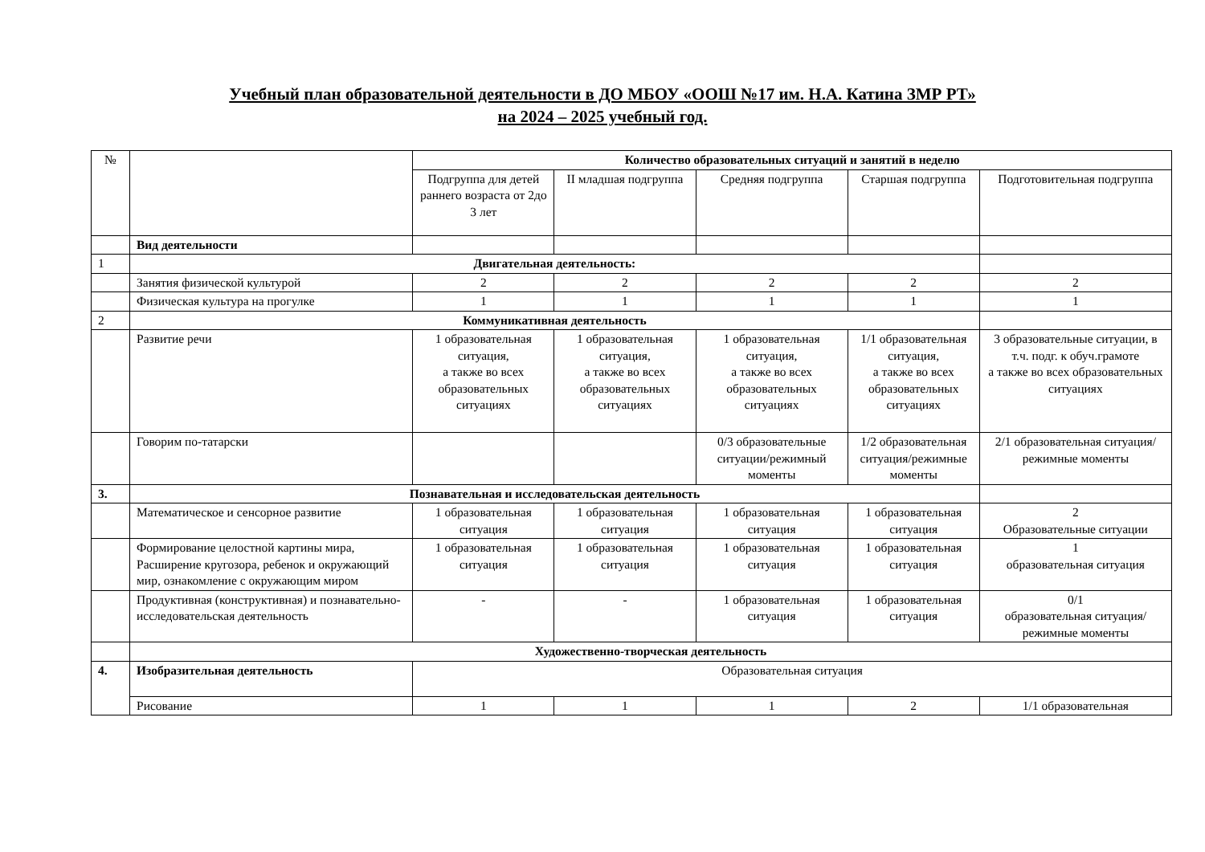Учебный план образовательной деятельности в ДО МБОУ «ООШ №17 им. Н.А. Катина ЗМР РТ»
на 2024 – 2025 учебный год.
| № | | Количество образовательных ситуаций и занятий в неделю | | | | |
| --- | --- | --- | --- | --- | --- | --- |
| | | Подгруппа для детей раннего возраста от 2до 3 лет | II младшая подгруппа | Средняя подгруппа | Старшая подгруппа | Подготовительная подгруппа |
| | Вид деятельности | | | | | |
| 1 | Двигательная деятельность: | | | | | |
| | Занятия физической культурой | 2 | 2 | 2 | 2 | 2 |
| | Физическая культура на прогулке | 1 | 1 | 1 | 1 | 1 |
| 2 | Коммуникативная деятельность | | | | | |
| | Развитие речи | 1 образовательная ситуация, а также во всех образовательных ситуациях | 1 образовательная ситуация, а также во всех образовательных ситуациях | 1 образовательная ситуация, а также во всех образовательных ситуациях | 1/1 образовательная ситуация, а также во всех образовательных ситуациях | 3 образовательные ситуации, в т.ч. подг. к обуч.грамоте а также во всех образовательных ситуациях |
| | Говорим по-татарски | | | 0/3 образовательные ситуации/режимный моменты | 1/2 образовательная ситуация/режимные моменты | 2/1 образовательная ситуация/режимные моменты |
| 3. | Познавательная и исследовательская деятельность | | | | | |
| | Математическое и сенсорное развитие | 1 образовательная ситуация | 1 образовательная ситуация | 1 образовательная ситуация | 1 образовательная ситуация | 2 Образовательные ситуации |
| | Формирование целостной картины мира, Расширение кругозора, ребенок и окружающий мир, ознакомление с окружающим миром | 1 образовательная ситуация | 1 образовательная ситуация | 1 образовательная ситуация | 1 образовательная ситуация | 1 образовательная ситуация |
| | Продуктивная (конструктивная) и познавательно- исследовательская деятельность | - | - | 1 образовательная ситуация | 1 образовательная ситуация | 0/1 образовательная ситуация/режимные моменты |
| | Художественно-творческая деятельность | | | | | |
| 4. | Изобразительная деятельность | Образовательная ситуация | | | | |
| | Рисование | 1 | 1 | 1 | 2 | 1/1 образовательная |